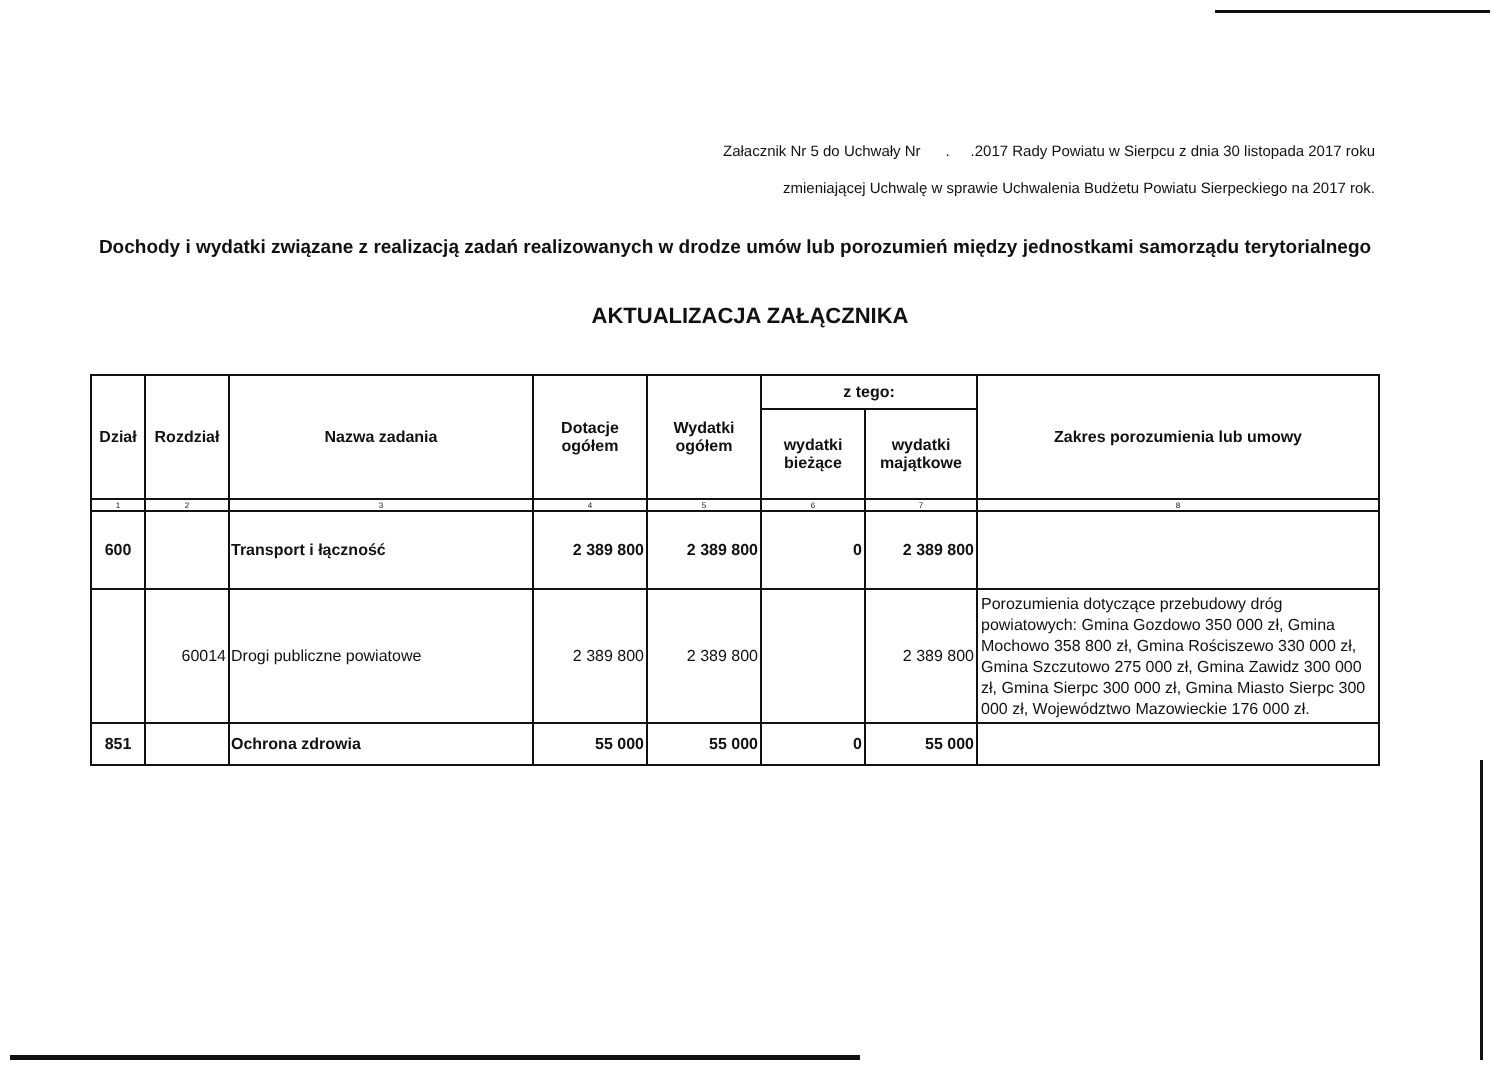Załacznik Nr 5 do Uchwały Nr . .2017 Rady Powiatu w Sierpcu z dnia 30 listopada 2017 roku
zmieniającej Uchwalę w sprawie Uchwalenia Budżetu Powiatu Sierpeckiego na 2017 rok.
Dochody i wydatki związane z realizacją zadań realizowanych w drodze umów lub porozumień między jednostkami samorządu terytorialnego
AKTUALIZACJA ZAŁĄCZNIKA
| Dział | Rozdział | Nazwa zadania | Dotacje ogółem | Wydatki ogółem | z tego: | | Zakres porozumienia lub umowy |
| --- | --- | --- | --- | --- | --- | --- | --- |
| | | | | | wydatki bieżące | wydatki majątkowe | |
| 1 | 2 | 3 | 4 | 5 | 6 | 7 | 8 |
| 600 | | Transport i łączność | 2 389 800 | 2 389 800 | 0 | 2 389 800 | |
| | 60014 | Drogi publiczne powiatowe | 2 389 800 | 2 389 800 | | 2 389 800 | Porozumienia dotyczące przebudowy dróg powiatowych: Gmina Gozdowo 350 000 zł, Gmina Mochowo 358 800 zł, Gmina Rościszewo 330 000 zł, Gmina Szczutowo 275 000 zł, Gmina Zawidz 300 000 zł, Gmina Sierpc 300 000 zł, Gmina Miasto Sierpc 300 000 zł, Województwo Mazowieckie 176 000 zł. |
| 851 | | Ochrona zdrowia | 55 000 | 55 000 | 0 | 55 000 | |